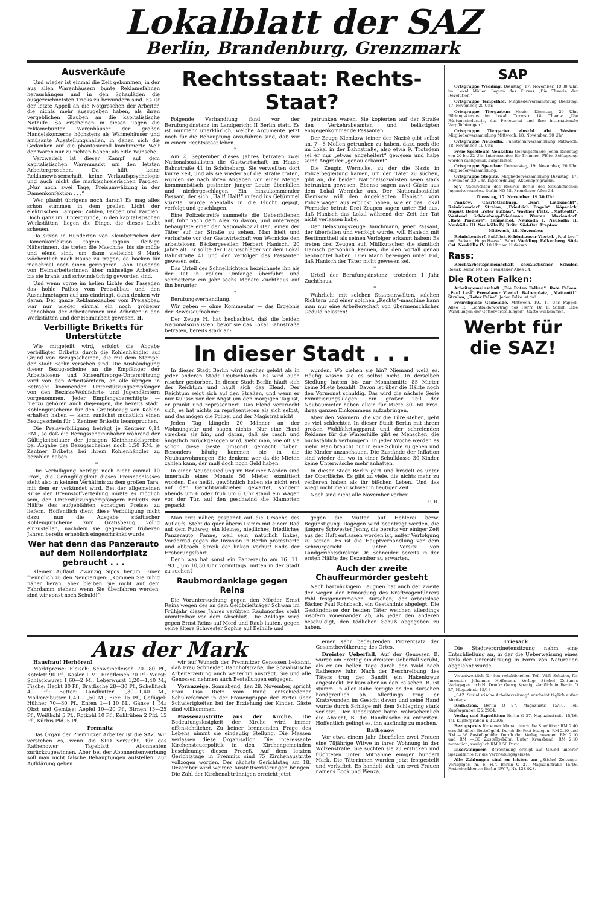Lokalblatt der SAZ
Berlin, Brandenburg, Grenzmark
Ausverkäufe
Und wieder ist einmal die Zeit gekommen, in der aus allen Warenhäusern bunte Reklamefahnen heraushängen und in den Schauläden die ausgezeichnetsten Tricks zu bewundern sind. Es ist der letzte Appell an die Notgroschen der Arbeiter, die nichts mehr auszugeben haben, als ihren vergeblichen Glauben an die kapitalistische Nothilfe. So erscheinen in diesen Tagen die reklamebunten Warenhäuser der großen Handelskonzerne höchstens als Wärmehäuser und amüsante Ausstellungshallen, in denen sich die Gedanken auf die phantasievoll kombinierte Welt der Waren nur zu richten haben: als eitle Wünsche.
Verzweifelt ist dieser Kampf auf dem kapitalistischen Warenmarkt um den letzten Arbeitergroschen. Da hilft keine Reklamewissenschaft, keine Verkaufspsychologie und auch nicht die marktschreierischen Parolen: „Nur noch zwei Tage; Preisumwälzung in der Damenkonfektion . . .“
Wer glaubt übrigens noch daran? Es mag alles schon stimmen in dem grellen Licht der elektrischen Lampen: Zahlen, Farben und Parolen. Doch ganz im Hintergrunde, in den kapitalistischen Werkstätten, liegen die Dinge, die dieses Licht scheuen.
Da sitzen in Hunderten von Kleinbetrieben der Damenkonfektion tagein, tagaus fleißige Näherinnen, die treten die Maschine, bis sie müde und elend sind, um dann vielleicht 9 Mark wöchentlich nach Hause zu tragen, da hocken für manchmal noch einen geringeren Lohn Tausende von Heimarbeiterinnen über mühselige Arbeiten, bis sie krank und schwindsüchtig geworden sind.
Und wenn vorne im hellen Lichte der Fassaden das hohle Pathos vom Preisabbau und den Ausnahmetagen auf uns eindringt, dann denken wir daran: Der ganze Reklamezauber vom Preisabbau war nur wieder einmal ein noch größerer Lohnabbau der Arbeiterinnen und Arbeiter in den Werkstätten und der Heimarbeit gewesen. H.
Verbilligte Briketts für Unterstützte
Wie mitgeteilt wird, erfolgt die Abgabe verbilligter Briketts durch die Kohlenhändler auf Grund von Bezugsscheinen, die mit dem Stempel der Stadt Berlin versehen sind. Die Aushändigung dieser Bezugsscheine an die Empfänger der Arbeitslosen- und Krisenfürsorge-Unterstützung wird von den Arbeitsämtern, an alle übrigen in Betracht kommenden Unterstützungsempfänger von den Bezirks-Wohlfahrts- und Jugendämtern vorgenommen. Jeder Empfangsberechtigte — hierzu gehören auch diejenigen, die bereits städt. Kohlengutscheine für den Gratisbezug von Kohlen erhalten haben — kann zunächst monatlich einen Bezugsschein für 1 Zentner Briketts beanspruchen.
Die Preisverbilligung beträgt je Zentner 0,14 RM., so daß die Bezugsscheininhaber während der Gültigkeitsdauer der jetzigen Kleinhandelspreise bei Abgabe des Bezugsscheines noch 1.50 RM. je Zentner Briketts bei ihrem Kohlenhändler zu bezahlen haben.
*
Die Verbilligung beträgt noch nicht einmal 10 Proz., die Geringfügigkeit dieses Preisnachlasses steht also in keinem Verhältnis zu dem großen Tara, mit dem er verkündet wird. Bei der allgemeinen Krise der Brennstoffverteilung müßte es möglich sein, den Unterstützungsempfängern Briketts zur Hälfte des aufgeblähten sonstigen Preises zu liefern. Hoffentlich dient diese Verbilligung nicht dazu, nun die Ausgabe städtischer Kohlengutscheine zum Gratisbezug völlig einzustellen, nachdem sie gegenüber früheren Jahren bereits erheblich eingeschränkt wurde.
Wer hat denn das Panzerauto auf dem Nollendorfplatz gebraucht . . .
Kleiner Auflauf. Zwanzig Sipos herum. Einer freundlich zu den Neugierigen: „Kommen Sie ruhig näher heran, aber bleiben Sie nicht auf dem Fahrdamm stehen; wenn Sie überfahren werden, sind wir sonst noch Schuld!“
Rechtsstaat: Rechts-Staat?
Folgende Verhandlung fand vor der Berufungsinstanz im Landgericht II Berlin statt. Es ist nunmehr unerklärlich, welche Argumente jetzt noch für die Behauptung anzuführen sind, daß wir in einem Rechtsstaat leben.
*
Am 2. September dieses Jahres betraten zwei Nationalsozialisten die Gastwirtschaft im Hause Bahnstraße 41 in Schöneberg. Sie verweilten dort kurze Zeit, und als sie wieder auf die Straße traten, wurden sie nach ihren Angaben von einer Menge kommunistisch gesinnter junger Leute überfallen und niedergeschlagen. Ein hinzukommender Passant, der sich „Halt! Halt!“ rufend ins Getümmel stürzte, wurde ebenfalls in die Flucht gejagt, verfolgt und geschlagen.
Eine Polizeistreife sammelte die Ueberfallenen auf, fuhr nach dem Alex zu davon, und unterwegs behauptete einer der Nationalsozialisten, einen der Täter auf der Straße zu sehen. Man hielt und verhaftete vor der Gastwirtschaft von Wernicke den arbeitslosen Bäckergesellen Herbert Hanisch, 20 Jahre alt. Er sollte der Hauptschläger vor dem Lokal Bahnstraße 41 und der Verfolger des Passanten gewesen sein.
Das Urteil des Schnellrichters bezeichnete ihn als der Tat in vollem Umfange überführt und schmetterte ein Jahr sechs Monate Zuchthaus auf ihn herunter.
*
Berufungsverhandlung.
Wir geben — ohne Kommentar — das Ergebnis der Beweisaufnahme:
Der Zeuge H. hat beobachtet, daß die beiden Nationalsozialisten, bevor sie das Lokal Bahnstraße betraten, bereits stark an-
getrunken waren. Sie kopierten auf der Straße den Verkehrsbeamten und belästigten entgegenkommende Passanten.
Der Zeuge Klemkow (einer der Nazis) gibt selbst an, 7—8 Mollen getrunken zu haben, dazu noch die im Lokal in der Bahnstraße, also etwa 9. Trotzdem sei er nur „etwas angeheitert“ gewesen und habe seine Angreifer „genau erkannt“.
Die Zeugin Wernicke, zu der die Nazis in Polizeibegleitung kamen, um den Täter zu suchen, gibt an, die beiden Nationalsozialisten seien stark betrunken gewesen. Ebenso sagen zwei Gäste aus dem Lokal Wernicke aus. Der Nationalsozialist Klemkow will den Angeklagten Hanisch vom Polizeiwagen aus erblickt haben, wie er das Lokal Wernicke betrat: Drei Zeugen sagen unter Eid aus, daß Hanisch das Lokal während der Zeit der Tat nicht verlassen habe.
Der Belastungszeuge Bauchmann, jener Passant, der überfallen und verfolgt wurde, will Hanisch mit Bestimmtheit als seinen Verfolger erkannt haben: Es treten drei Zeugen auf, Müllkutscher, die sämtlich Hanisch persönlich kennen, die den Vorfall genau beobachtet haben. Drei Mann bezeugen unter Eid, daß Hanisch der Täter nicht gewesen sei.
*
Urteil der Berufungsinstanz: trotzdem 1 Jahr Zuchthaus.
*
Wahrlich: mit solchen Staatsanwälten, solchen Richtern und einer solchen „Rechts“-maschine kann man nur eine Arbeiterschaft von übermenschlicher Geduld belasten!
In dieser Stadt . . .
In dieser Stadt Berlin wird rascher gelebt als in jeder anderen Stadt Deutschlands. Es wird auch rascher gestorben. In dieser Stadt Berlin häuft sich der Reichtum und häuft sich das Elend. Der Reichtum zeigt sich auf den Straßen, und wenn er nur Kulisse vor der Angst um den morgigen Tag ist, er prunkt und repräsentiert. Das Elend verkriecht sich, es hat nichts zu repräsentieren als sich selbst, und das mögen die Polizei und der Magistrat nicht.
Jeden Tag klingeln 20 Männer an der Wohnungstür und sagen nichts. Nur eine Hand strecken sie hin, und daran, daß sie rasch und ängstlich zurückgezogen wird, sieht man, wie oft sie schon diese Geste umsonst gemacht haben. Besonders häufig kommen sie in die Neubauwohnungen. Sie denken: wer da die Mieten zahlen kann, der muß doch noch Geld haben.
In einer Neubausiedlung im Berliner Norden sind innerhalb eines Monats 50 Mieter exmittiert worden. Das heißt, gewöhnlich haben sie nicht erst auf den Gerichtsvollzieher gewartet, sondern abends um 6 oder früh um 6 Uhr stand ein Wagen vor der Tür, auf den geschwind die Klamotten gepackt
wurden. Wo ziehen sie hin? Niemand weiß es. Häufig wissen sie es selbst nicht. In derselben Siedlung hatten bis zur Monatsmitte 85 Mieter keine Miete bezahlt. Davon ist über die Hälfte noch den Vormonat schuldig. Das wird die nächste Serie Exmittierungsklagen. Ein großer Teil der Neubaumieter haben allein für Miete 30—60 Proz. ihres ganzen Einkommens aufzubringen.
Aber den Männern, die vor die Türe stehen, geht es viel schlechter. In dieser Stadt Berlin mit ihrem großen Wohlfahrtsapparat und der schreienden Reklame für die Winterhilfe gibt es Menschen, die buchstäblich verhungern. In jeder Woche werden es mehr. Man braucht nur in eine Schule zu gehen und die Kinder anzuschauen. Die Zustände der Inflation sind wieder da, wo in einer Schulklasse 30 Kinder keine Unterwäsche mehr anhatten.
In dieser Stadt Berlin gärt und brodelt es unter der Oberfläche. Es gibt zu viele, die nichts mehr zu verlieren haben als ihr bißchen Leben. Und das wiegt nicht mehr schwer in heutiger Zeit.
Noch sind nicht alle November vorbei!
F. R.
Man tritt näher, gespannt auf die Ursache des Auflaufs. Steht da quer überm Damm mit einem Rad auf dem Fußweg, ein kleines, niedliches, friedliches Panzerauto. Panne, weil sein, natürlich linkes, Vorderrad gegen die Invasion in Berlin protestierte und abbrach. Streik der linken Vorhut! Ende der Eroberungsfahrt.
Denn was hat sonst ein Panzerauto am 16. 11. 1931, um 10,30 Uhr vormittags, mitten in der Stadt zu suchen?
Raubmordanklage gegen Reins
Die Voruntersuchung gegen den Mörder Ernst Reins wegen des an dem Geldbriefträger Schwan im Frühjahr dieses Jahres verübten Raubmordes steht unmittelbar vor dem Abschluß. Die Anklage wird gegen Ernst Reins auf Mord und Raub lauten, gegen seine ältere Schwester Sophie auf Beihilfe und
gegen die Mutter auf Hehlerei bezw. Begünstigung. Dagegen wird beantragt werden, die jüngere Schwester Jenny, die bereits vor einiger Zeit aus der Haft entlassen worden ist, außer Verfolgung zu setzen. Es ist die Hauptverhandlung vor dem Schwurgericht II unter Vorsitz von Landgerichtsdirektor Dr. Schneider bereits in der ersten Hälfte des Dezember zu erwarten.
Auch der zweite Chauffeurmörder gesteht
Nach hartnäckigem Leugnen hat auch der zweite der wegen der Ermordung des Kraftwagenführers Pohl festgenommenen Burschen, der arbeitslose Bäcker Paul Rohrbach, ein Geständnis abgelegt. Die Geständnisse der beiden Täter weichen allerdings insofern voneinander ab, als jeder den anderen beschuldigt, den tödlichen Schuß abgegeben zu haben.
SAP
Ortsgruppe Wedding: Dienstag, 17. November, 19.30 Uhr, im Lokal Müller. Beginn des Kursus „Die Theorie der Revolution.“
Ortsgruppe Tempelhof: Mitgliederversammlung Dienstag, 17. November, 20 Uhr.
Ortsgruppe Tiergarten: Heute, Dienstag, 20 Uhr, Bildungskursus im Lokal, Turmstr. 18. Thema: „Die Rüstungsindustrie, das Proletariat und ihre internationale Verpflichtungen.“
Ortsgruppe Tiergarten einschl. Abt. Westen: Mitgliederversammlung Mittwoch, 18. November, 20 Uhr.
Ortsgruppe Neukölln: Funktionärversammlung Mittwoch, 18. November, 19 Uhr.
Freie Spielleute Neukölln: Uebungsstunde jeden Dienstag von 20 bis 22 Uhr. Interessenten für Trommel, Flöte, Schlagzeug werden sachgemäß ausgebildet.
Ortsgruppe Spandau: Donnerstag, 19. November, 20 Uhr. Mitgliederversammlung.
Ortsgruppe Steglitz. Mitgliederversammlung Dienstag, 17. November, 20 Uhr. Tagesordnung: Aktionsprogramm.
SJV Nachrichten des Bezirks Berlin des Sozialistischen Jugendverbandes. Berlin NO 55, Prenzlauer Allee 34.
Dienstag, 17. November, 19.30 Uhr.
Pankow. Charlottenburg, „Karl Liebknecht“. Reinickendorf. Stralau, „Friedrich Engels“. Köpenick, August Bebel „roter aufbau“. Wörther Platz, „Matteotti“. Westend. Schöneberg-Friedenau. Westen. Mariendorf, „Rote Pioniere“. Tempelhof. Neukölln I. Neukölln II. Neukölln III. Neukölln IV, Britz. Süd-Ost. Treptow.
Mittwoch, 18. November.
Reinickendorf. Bußfahrt. Schönhauser Viertel. „Paul Levi“ und Balkan „Hugo Haase“. Fahrt. Wedding. Falkenberg. Süd-Ost. Neukölln IV. 10 Uhr am Hufeisen.
Rass:
Reichsarbeitsgemeinschaft sozialistischer Schüler. Bezirk Berlin NO 55, Prenzlauer Allee 34.
Die Roten Falken:
Arbeitsgemeinschaft „Die Roten Falken“. Rote Falken, „Paul Levi“ Prenzlauer Viertel. Baltenplatz, „Matteotti“. Stralau, „Roter Falke“. Jeder Falke ist da!
Freireligiöse Gemeinde. Mittwoch, 19., 11 Uhr, Pappel-Allee 15. Lichtbildervortrag des Herrn Dr. F. Schiff: „Die Wandlungen der Gottesvorstellungen“. Gäste willkommen.
Werbt für die SAZ!
Aus der Mark
Hausfrau! Herhören!
Marktpreise: Fleisch: Schweinefleisch 70—80 Pf., Kotelett 90 Pf., Kasler 1 M., Rindfleisch 70 Pf.; Wurst: Schlackwurst 1,60—2 M., Leberwurst 1,20—1,40 M.; Fische: Hecht 80 Pf., Bratfische 28—30 Pf., Schellfisch 40 Pf.; Butter: Landbutter 1,30—1,40 M., Molkereibutter 1,40—1,50 M.; Eier: 15 Pf., Geflügel: Hühner 70—80 Pf., Enten 1—1,10 M., Gänse 1 M.; Obst und Gemüse: Aepfel 10—20 Pf., Birnen 15—25 Pf., Weißkohl 5 Pf., Rotkohl 10 Pf., Kohlrüben 2 Pfd. 15 Pf., Kürbis Pfd. 5 Pf.
Premnitz
Das Organ der Premnitzer Arbeiter ist die SAZ. Wir verstehen es, wenn die SPD versucht, für das Rathenower Tageblatt Abonnenten zurückzugewinnen. Aber bei der Abonnentenwerbung soll man nicht falsche Behauptungen aufstellen. Zur Aufklärung geben
wir auf Wunsch der Premnitzer Genossen bekannt, daß Frau Schneider, Bahnhofstraße, die Sozialistische Arbeiterzeitung auch weiterhin austrägt. Sie und alle Genossen nehmen auch Bestellungen entgegen.
Voranzeige. Sonnabend, den 28. November, spricht Frau Lisa Rietz vom Bund entschiedener Schulreformer in der Frauengruppe der Partei über Schwierigkeiten bei der Erziehung der Kinder. Gäste sind willkommen.
Massenaustritte aus der Kirche. Die Bedeutungslosigkeit der Kirche wird immer offensichtlicher. Zu keiner brennenden Frage des Lebens nimmt sie eindeutig Stellung. Die Massen verlassen diese Organisation. Die interessante Kirchensteuerpolitik in den Kirchengemeinden beschleunigt diesen Prozeß. Auf dem letzten Gerichtstage in Premnitz sind 75 Kirchenaustritte vollzogen worden. Der nächste Gerichtstag am 18. Dezember wird weitere Austrittserklärungen bringen. Die Zahl der Kirchenabtrünnigen erreicht jetzt
einen sehr bedeutenden Prozentsatz der Gesamtbevölkerung des Ortes.
Dreister Ueberfall. Auf der Genossen B. wurde am Freitag ein dreister Ueberfall verübt, als er am hellen Tage durch den Wald nach Rathenow fuhr. Nach der Beschreibung des Täters trug der Bandit ein Hakenkreuz angesteckt. Er kam aber an den Falschen. B. ist stumm. In aller Ruhe fertigte er den Burschen handgreiflich ab. Allerdings trug er Kratzwunden im Gesicht davon und seine Hand wurde durch Schläge mit dem Schlagring stark verletzt. Der Uebeltäter hatte wahrscheinlich die Absicht, B. die Handtasche zu entreißen. Hoffentlich gelingt es, ihn ausfindig zu machen.
Rathenow
Vor etwa einem Jahr überfielen zwei Frauen eine 78jährige Witwe in ihrer Wohnung in der Wolzenstraße. Sie suchten sie zu ersticken und flüchteten unter Mitnahme einiger hundert Mark. Die Täterinnen wurden jetzt festgestellt und verhaftet. Es handelt sich um zwei Frauen namens Bock und Wenza.
Friesack
Die Stadtverordnetensitzung nahm eine Entschließung an, in der die Ueberweisung eines Teils der Unterstützung in Form von Naturalien abgelehnt wurde.
Verantwortlich für den redaktionellen Teil: Willi Schaber, für Inserate: Johannes Hoffmann. Verlag: Stichel Zeitungs Verlagsges. m.b.H. Druck: Georg Koenig, sämtlich in Berlin O 27, Magazinstr 15/16
„SAZ. Sozialistische Arbeiterzeitung“ erscheint täglich außer Montags
Redaktion: Berlin O 27, Magazinstr. 15/16. Tel. Kupfergraben E 2 2904.
Verlag und Expedition: Berlin O 27, Magazinstraße 15/16. Tel. Kupfergraben E 2 2905.
Bezugspreis für einen Monat durch die Spedition: RM 2.40 einschließlich Bestellgeld. Durch die Post bezogen: RM 2.10 und RM —.36 Zustellgebühr. Durch den Verlag bezogen: RM 2.10 und RM —.30 Zustellgebühr. Unter Kreuzband: RM 2.10 monatlich, zuzüglich RM 1.50 Porto.
Inseratenpreis: Berechnung erfolgt auf Grund unserer Spezialtarife für die Verbreitungsgebiete
Alle Zahlungen sind zu leisten an: „Stichel Zeitungs-Verlagsges. m. b. H.“, Berlin O 27, Magazinstraße 15/16. Postscheckkonto: Berlin NW 7, Nr. 138 928.